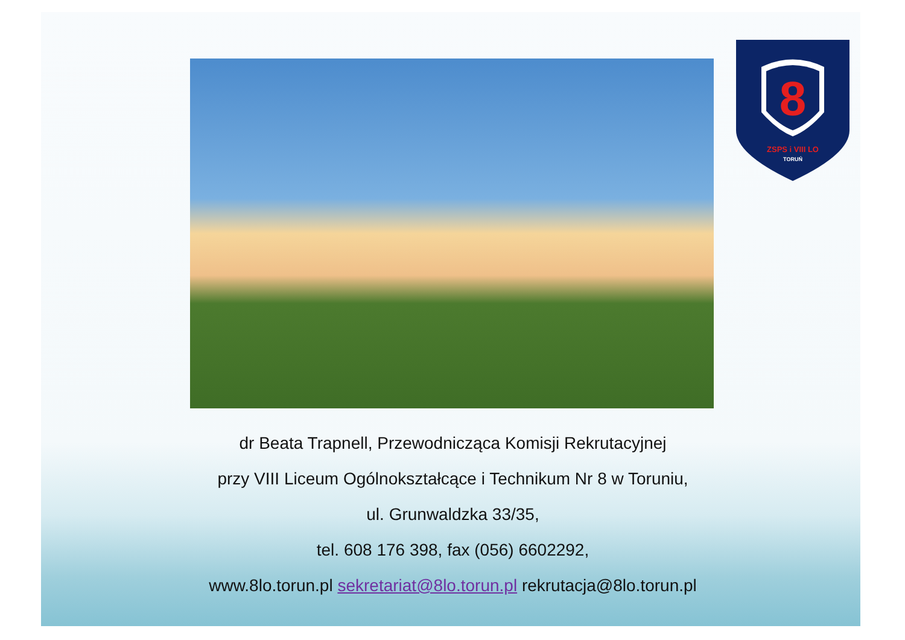8
ZSPS i VIII LO
TORUŃ
dr Beata Trapnell, Przewodnicząca Komisji Rekrutacyjnej
przy VIII Liceum Ogólnokształcące i Technikum Nr 8 w Toruniu,
ul. Grunwaldzka 33/35,
tel. 608 176 398, fax (056) 6602292,
www.8lo.torun.pl sekretariat@8lo.torun.pl rekrutacja@8lo.torun.pl